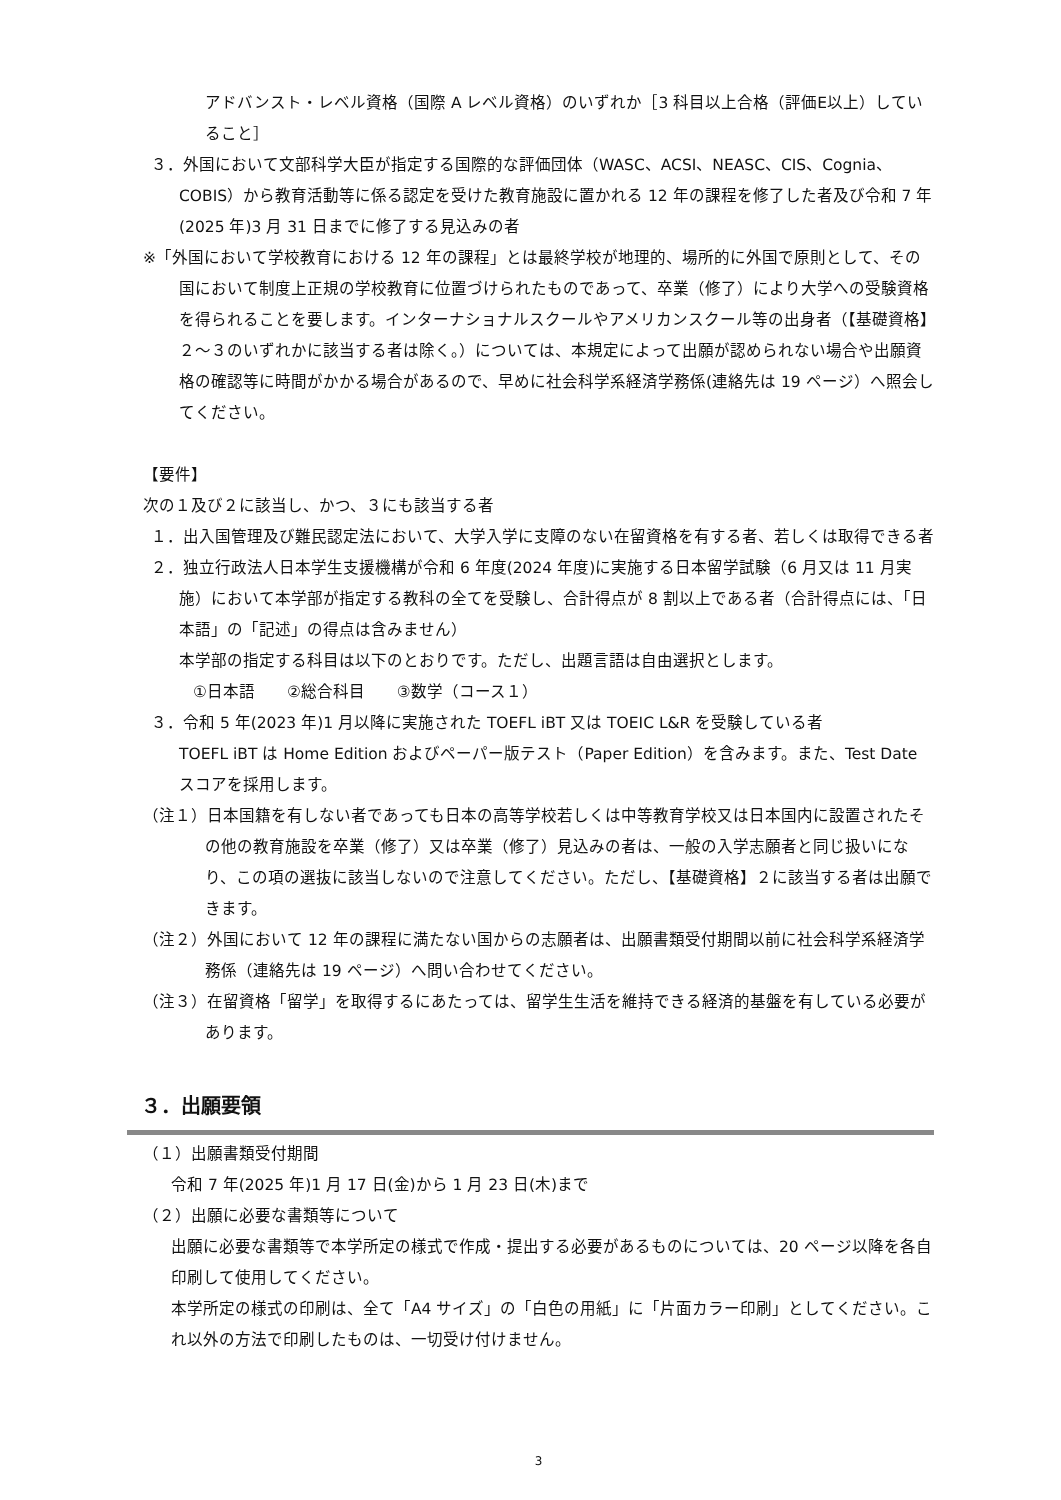アドバンスト・レベル資格（国際 A レベル資格）のいずれか［3 科目以上合格（評価E以上）していること］
３．外国において文部科学大臣が指定する国際的な評価団体（WASC、ACSI、NEASC、CIS、Cognia、COBIS）から教育活動等に係る認定を受けた教育施設に置かれる 12 年の課程を修了した者及び令和 7 年(2025 年)3 月 31 日までに修了する見込みの者
※「外国において学校教育における 12 年の課程」とは最終学校が地理的、場所的に外国で原則として、その国において制度上正規の学校教育に位置づけられたものであって、卒業（修了）により大学への受験資格を得られることを要します。インターナショナルスクールやアメリカンスクール等の出身者（【基礎資格】２～３のいずれかに該当する者は除く。）については、本規定によって出願が認められない場合や出願資格の確認等に時間がかかる場合があるので、早めに社会科学系経済学務係(連絡先は 19 ページ）へ照会してください。
【要件】
次の１及び２に該当し、かつ、３にも該当する者
１．出入国管理及び難民認定法において、大学入学に支障のない在留資格を有する者、若しくは取得できる者
２．独立行政法人日本学生支援機構が令和 6 年度(2024 年度)に実施する日本留学試験（6 月又は 11 月実施）において本学部が指定する教科の全てを受験し、合計得点が 8 割以上である者（合計得点には、「日本語」の「記述」の得点は含みません）
本学部の指定する科目は以下のとおりです。ただし、出題言語は自由選択とします。
①日本語　　②総合科目　　③数学（コース１）
３．令和 5 年(2023 年)1 月以降に実施された TOEFL iBT 又は TOEIC L&R を受験している者
TOEFL iBT は Home Edition およびペーパー版テスト（Paper Edition）を含みます。また、Test Date スコアを採用します。
（注１）日本国籍を有しない者であっても日本の高等学校若しくは中等教育学校又は日本国内に設置されたその他の教育施設を卒業（修了）又は卒業（修了）見込みの者は、一般の入学志願者と同じ扱いになり、この項の選抜に該当しないので注意してください。ただし、【基礎資格】２に該当する者は出願できます。
（注２）外国において 12 年の課程に満たない国からの志願者は、出願書類受付期間以前に社会科学系経済学務係（連絡先は 19 ページ）へ問い合わせてください。
（注３）在留資格「留学」を取得するにあたっては、留学生生活を維持できる経済的基盤を有している必要があります。
３．出願要領
（１）出願書類受付期間
令和 7 年(2025 年)1 月 17 日(金)から 1 月 23 日(木)まで
（２）出願に必要な書類等について
出願に必要な書類等で本学所定の様式で作成・提出する必要があるものについては、20 ページ以降を各自印刷して使用してください。
本学所定の様式の印刷は、全て「A4 サイズ」の「白色の用紙」に「片面カラー印刷」としてください。これ以外の方法で印刷したものは、一切受け付けません。
3